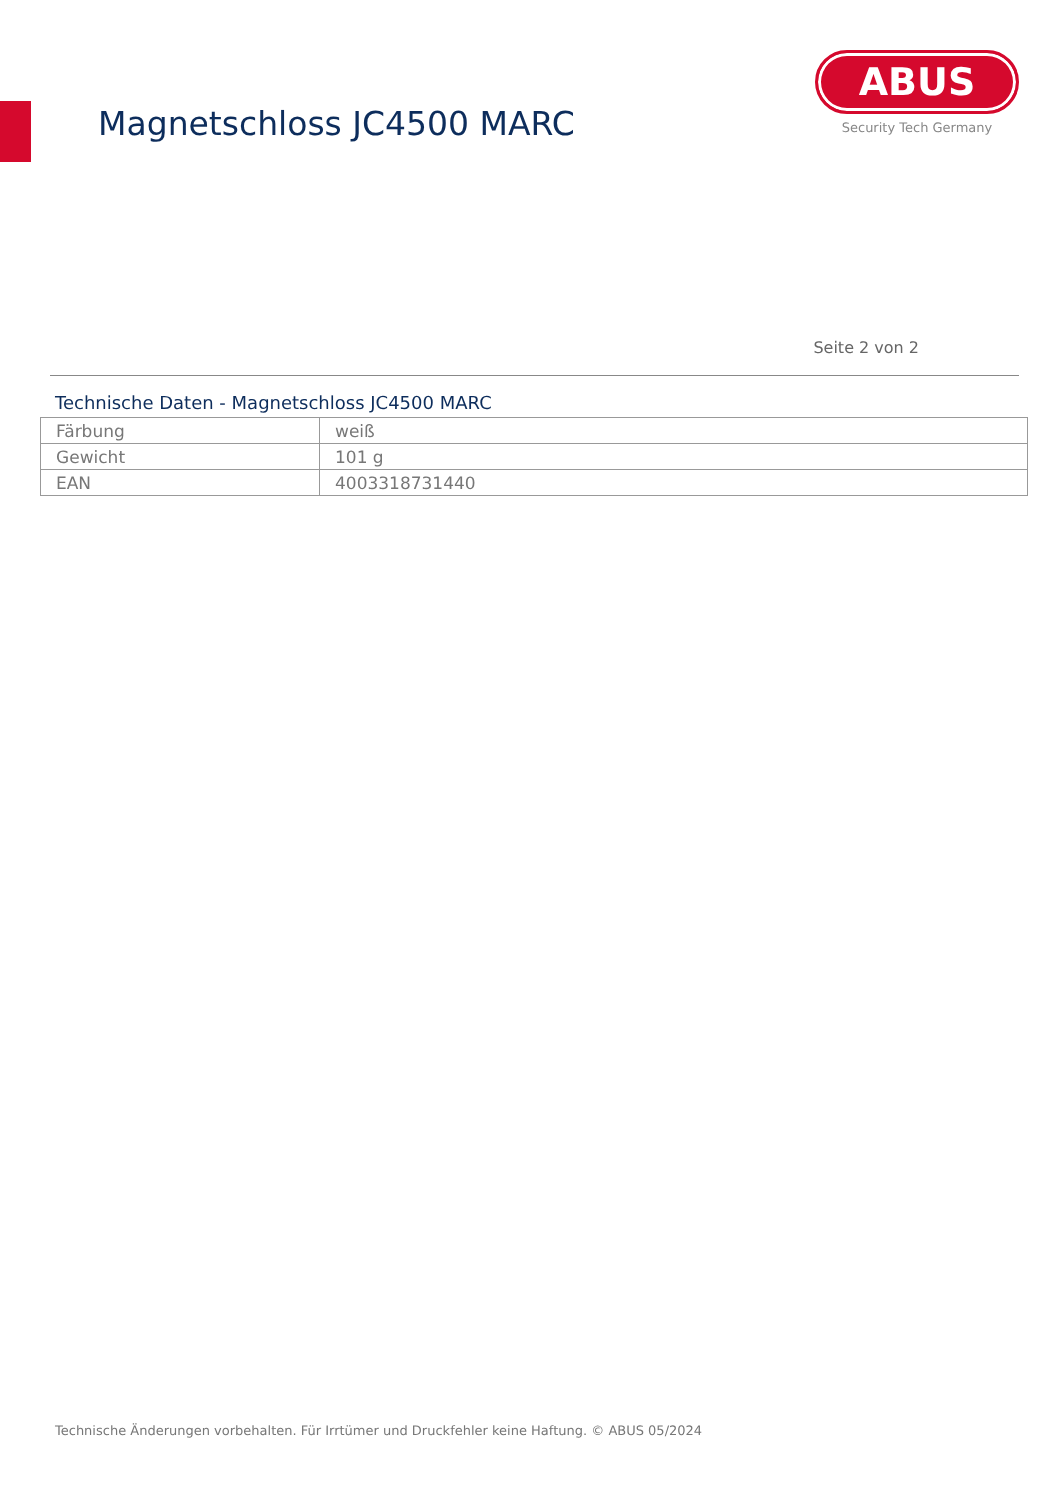Magnetschloss JC4500 MARC
ABUS
Security Tech Germany
Seite 2 von 2
Technische Daten - Magnetschloss JC4500 MARC
| Färbung | weiß |
| Gewicht | 101 g |
| EAN | 4003318731440 |
Technische Änderungen vorbehalten. Für Irrtümer und Druckfehler keine Haftung. © ABUS 05/2024